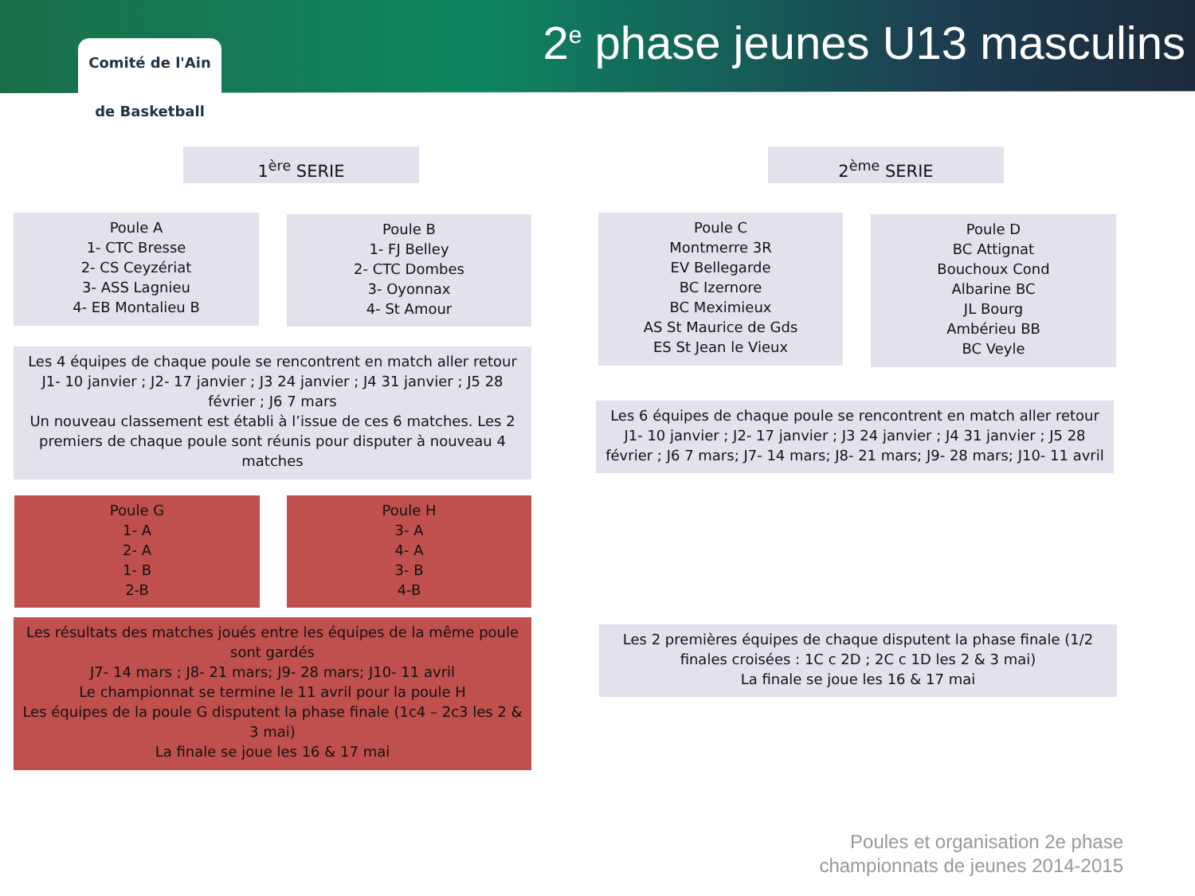Comité de l'Ain
de Basketball
2<sup>e</sup> phase jeunes U13 masculins
1<sup>ère</sup> SERIE 2<sup>ème</sup> SERIE
Poule A
1- CTC Bresse
2- CS Ceyzériat
3- ASS Lagnieu
4- EB Montalieu B
Poule B
1- FJ Belley
2- CTC Dombes
3- Oyonnax
4- St Amour
Poule C
Montmerre 3R
EV Bellegarde
BC Izernore
BC Meximieux
AS St Maurice de Gds
ES St Jean le Vieux
Poule D
BC Attignat
Bouchoux Cond
Albarine BC
JL Bourg
Ambérieu BB
BC Veyle
Les 4 équipes de chaque poule se rencontrent en match aller retour
J1- 10 janvier ; J2- 17 janvier ; J3 24 janvier ; J4 31 janvier ; J5 28 février ; J6 7 mars
Un nouveau classement est établi à l’issue de ces 6 matches. Les 2 premiers de chaque poule sont réunis pour disputer à nouveau 4 matches
Les 6 équipes de chaque poule se rencontrent en match aller retour
J1- 10 janvier ; J2- 17 janvier ; J3 24 janvier ; J4 31 janvier ; J5 28 février ; J6 7 mars; J7- 14 mars; J8- 21 mars; J9- 28 mars; J10- 11 avril
Poule G
1- A
2- A
1- B
2-B
Poule H
3- A
4- A
3- B
4-B
Les résultats des matches joués entre les équipes de la même poule sont gardés
J7- 14 mars ; J8- 21 mars; J9- 28 mars; J10- 11 avril
Le championnat se termine le 11 avril pour la poule H
Les équipes de la poule G disputent la phase finale (1c4 – 2c3 les 2 & 3 mai)
La finale se joue les 16 & 17 mai
Les 2 premières équipes de chaque disputent la phase finale (1/2 finales croisées : 1C c 2D ; 2C c 1D les 2 & 3 mai)
La finale se joue les 16 & 17 mai
Poules et organisation 2e phase
championnats de jeunes 2014-2015